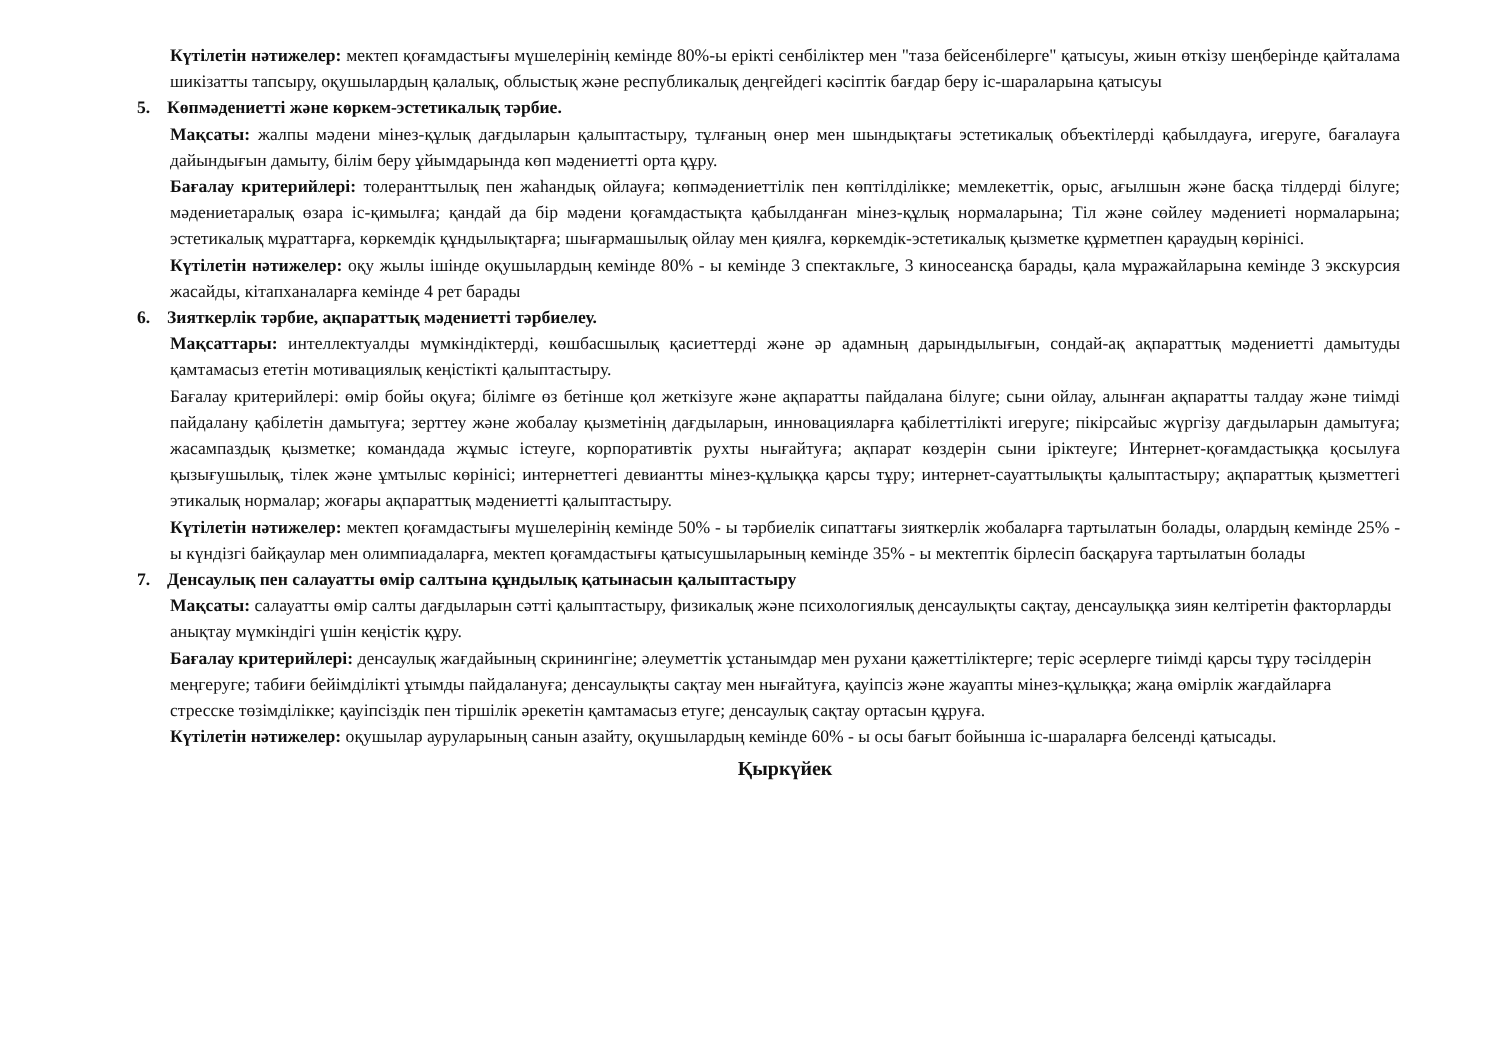Күтілетін нәтижелер: мектеп қоғамдастығы мүшелерінің кемінде 80%-ы ерікті сенбіліктер мен "таза бейсенбілерге" қатысуы, жиын өткізу шеңберінде қайталама шикізатты тапсыру, оқушылардың қалалық, облыстық және республикалық деңгейдегі кәсіптік бағдар беру іс-шараларына қатысуы
5. Көпмәдениетті және көркем-эстетикалық тәрбие.
Мақсаты: жалпы мәдени мінез-құлық дағдыларын қалыптастыру, тұлғаның өнер мен шындықтағы эстетикалық объектілерді қабылдауға, игеруге, бағалауға дайындығын дамыту, білім беру ұйымдарында көп мәдениетті орта құру.
Бағалау критерийлері: толеранттылық пен жаһандық ойлауға; көпмәдениеттілік пен көптілділікке; мемлекеттік, орыс, ағылшын және басқа тілдерді білуге; мәдениетаралық өзара іс-қимылға; қандай да бір мәдени қоғамдастықта қабылданған мінез-құлық нормаларына; Тіл және сөйлеу мәдениеті нормаларына; эстетикалық мұраттарға, көркемдік құндылықтарға; шығармашылық ойлау мен қиялға, көркемдік-эстетикалық қызметке құрметпен қараудың көрінісі.
Күтілетін нәтижелер: оқу жылы ішінде оқушылардың кемінде 80% - ы кемінде 3 спектакльге, 3 киносеансқа барады, қала мұражайларына кемінде 3 экскурсия жасайды, кітапханаларға кемінде 4 рет барады
6. Зияткерлік тәрбие, ақпараттық мәдениетті тәрбиелеу.
Мақсаттары: интеллектуалды мүмкіндіктерді, көшбасшылық қасиеттерді және әр адамның дарындылығын, сондай-ақ ақпараттық мәдениетті дамытуды қамтамасыз ететін мотивациялық кеңістікті қалыптастыру.
Бағалау критерийлері: өмір бойы оқуға; білімге өз бетінше қол жеткізуге және ақпаратты пайдалана білуге; сыни ойлау, алынған ақпаратты талдау және тиімді пайдалану қабілетін дамытуға; зерттеу және жобалау қызметінің дағдыларын, инновацияларға қабілеттілікті игеруге; пікірсайыс жүргізу дағдыларын дамытуға; жасампаздық қызметке; командада жұмыс істеуге, корпоративтік рухты нығайтуға; ақпарат көздерін сыни іріктеуге; Интернет-қоғамдастыққа қосылуға қызығушылық, тілек және ұмтылыс көрінісі; интернеттегі девиантты мінез-құлыққа қарсы тұру; интернет-сауаттылықты қалыптастыру; ақпараттық қызметтегі этикалық нормалар; жоғары ақпараттық мәдениетті қалыптастыру.
Күтілетін нәтижелер: мектеп қоғамдастығы мүшелерінің кемінде 50% - ы тәрбиелік сипаттағы зияткерлік жобаларға тартылатын болады, олардың кемінде 25% - ы күндізгі байқаулар мен олимпиадаларға, мектеп қоғамдастығы қатысушыларының кемінде 35% - ы мектептік бірлесіп басқаруға тартылатын болады
7. Денсаулық пен салауатты өмір салтына құндылық қатынасын қалыптастыру
Мақсаты: салауатты өмір салты дағдыларын сәтті қалыптастыру, физикалық және психологиялық денсаулықты сақтау, денсаулыққа зиян келтіретін факторларды анықтау мүмкіндігі үшін кеңістік құру.
Бағалау критерийлері: денсаулық жағдайының скринингіне; әлеуметтік ұстанымдар мен рухани қажеттіліктерге; теріс әсерлерге тиімді қарсы тұру тәсілдерін меңгеруге; табиғи бейімділікті ұтымды пайдалануға; денсаулықты сақтау мен нығайтуға, қауіпсіз және жауапты мінез-құлыққа; жаңа өмірлік жағдайларға стресске төзімділікке; қауіпсіздік пен тіршілік әрекетін қамтамасыз етуге; денсаулық сақтау ортасын құруға.
Күтілетін нәтижелер: оқушылар ауруларының санын азайту, оқушылардың кемінде 60% - ы осы бағыт бойынша іс-шараларға белсенді қатысады.
Қыркүйек